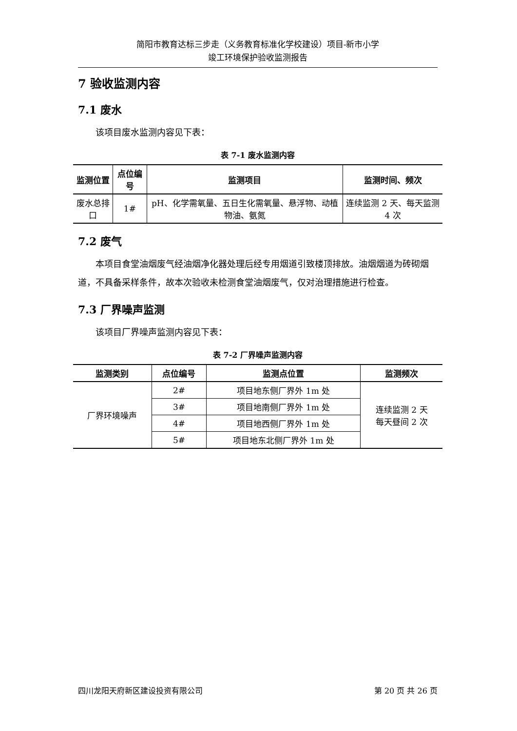简阳市教育达标三步走（义务教育标准化学校建设）项目-新市小学
竣工环境保护验收监测报告
7 验收监测内容
7.1 废水
该项目废水监测内容见下表：
表 7-1 废水监测内容
| 监测位置 | 点位编号 | 监测项目 | 监测时间、频次 |
| --- | --- | --- | --- |
| 废水总排口 | 1# | pH、化学需氧量、五日生化需氧量、悬浮物、动植物油、氨氮 | 连续监测 2 天、每天监测 4 次 |
7.2 废气
本项目食堂油烟废气经油烟净化器处理后经专用烟道引致楼顶排放。油烟烟道为砖砌烟道，不具备采样条件，故本次验收未检测食堂油烟废气，仅对治理措施进行检查。
7.3 厂界噪声监测
该项目厂界噪声监测内容见下表：
表 7-2 厂界噪声监测内容
| 监测类别 | 点位编号 | 监测点位置 | 监测频次 |
| --- | --- | --- | --- |
| 厂界环境噪声 | 2# | 项目地东侧厂界外 1m 处 | 连续监测 2 天 每天昼间 2 次 |
| | 3# | 项目地南侧厂界外 1m 处 | |
| | 4# | 项目地西侧厂界外 1m 处 | |
| | 5# | 项目地东北侧厂界外 1m 处 | |
四川龙阳天府新区建设投资有限公司 第 20 页 共 26 页